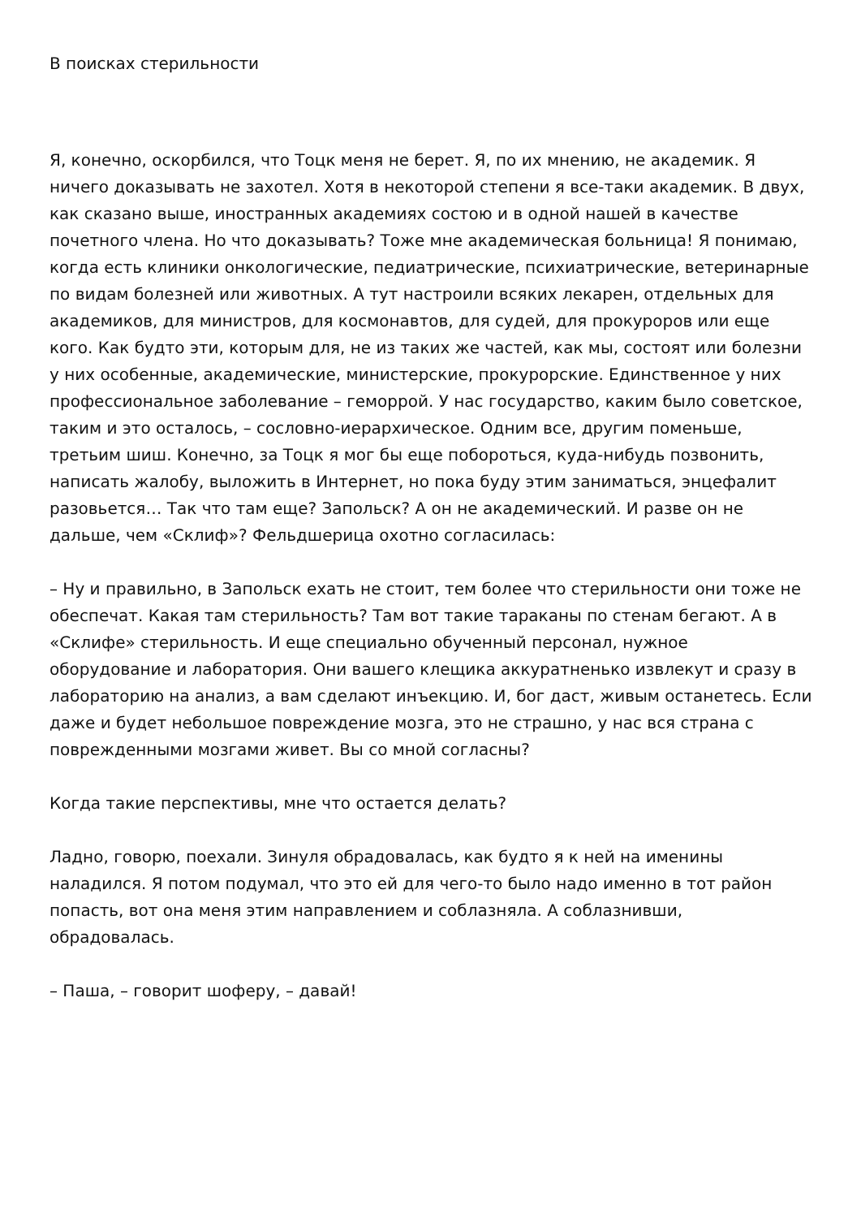В поисках стерильности
Я, конечно, оскорбился, что Тоцк меня не берет. Я, по их мнению, не академик. Я ничего доказывать не захотел. Хотя в некоторой степени я все-таки академик. В двух, как сказано выше, иностранных академиях состою и в одной нашей в качестве почетного члена. Но что доказывать? Тоже мне академическая больница! Я понимаю, когда есть клиники онкологические, педиатрические, психиатрические, ветеринарные по видам болезней или животных. А тут настроили всяких лекарен, отдельных для академиков, для министров, для космонавтов, для судей, для прокуроров или еще кого. Как будто эти, которым для, не из таких же частей, как мы, состоят или болезни у них особенные, академические, министерские, прокурорские. Единственное у них профессиональное заболевание – геморрой. У нас государство, каким было советское, таким и это осталось, – сословно-иерархическое. Одним все, другим поменьше, третьим шиш. Конечно, за Тоцк я мог бы еще побороться, куда-нибудь позвонить, написать жалобу, выложить в Интернет, но пока буду этим заниматься, энцефалит разовьется… Так что там еще? Запольск? А он не академический. И разве он не дальше, чем «Склиф»? Фельдшерица охотно согласилась:
– Ну и правильно, в Запольск ехать не стоит, тем более что стерильности они тоже не обеспечат. Какая там стерильность? Там вот такие тараканы по стенам бегают. А в «Склифе» стерильность. И еще специально обученный персонал, нужное оборудование и лаборатория. Они вашего клещика аккуратненько извлекут и сразу в лабораторию на анализ, а вам сделают инъекцию. И, бог даст, живым останетесь. Если даже и будет небольшое повреждение мозга, это не страшно, у нас вся страна с поврежденными мозгами живет. Вы со мной согласны?
Когда такие перспективы, мне что остается делать?
Ладно, говорю, поехали. Зинуля обрадовалась, как будто я к ней на именины наладился. Я потом подумал, что это ей для чего-то было надо именно в тот район попасть, вот она меня этим направлением и соблазняла. А соблазнивши, обрадовалась.
– Паша, – говорит шоферу, – давай!